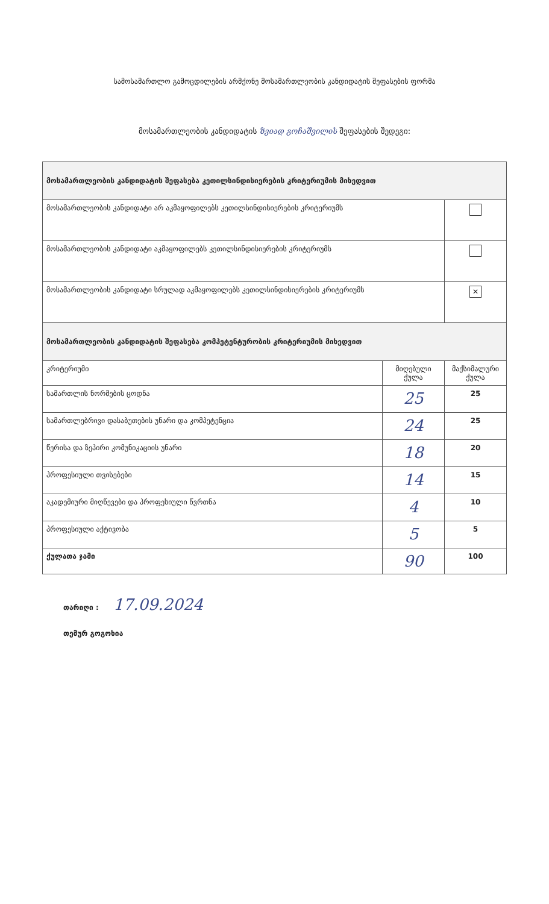სამოსამართლო გამოცდილების არმქონე მოსამართლეობის კანდიდატის შეფასების ფორმა
მოსამართლეობის კანდიდატის ზვიად გოჩაშვილის შეფასების შედეგი:
| მოსამართლეობის კანდიდატის შეფასება კეთილსინდისიერების კრიტერიუმის მიხედვით | | |
| მოსამართლეობის კანდიდატი არ აკმაყოფილებს კეთილსინდისიერების კრიტერიუმს | | |
| მოსამართლეობის კანდიდატი აკმაყოფილებს კეთილსინდისიერების კრიტერიუმს | | |
| მოსამართლეობის კანდიდატი სრულად აკმაყოფილებს კეთილსინდისიერების კრიტერიუმს | | ✕ |
| მოსამართლეობის კანდიდატის შეფასება კომპეტენტურობის კრიტერიუმის მიხედვით | | |
| კრიტერიუმი | მიღებული ქულა | მაქსიმალური ქულა |
| სამართლის ნორმების ცოდნა | 25 | 25 |
| სამართლებრივი დასაბუთების უნარი და კომპეტენცია | 24 | 25 |
| წერისა და ზეპირი კომუნიკაციის უნარი | 18 | 20 |
| პროფესიული თვისებები | 14 | 15 |
| აკადემიური მიღწევები და პროფესიული წვრთნა | 4 | 10 |
| პროფესიული აქტივობა | 5 | 5 |
| ქულათა ჯამი | 90 | 100 |
თარიღი : 17.09.2024
თემურ გოგოხია